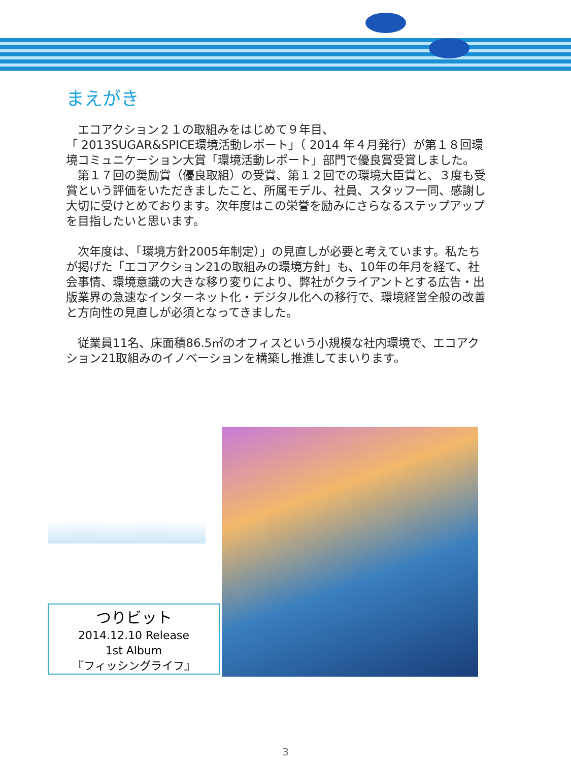まえがき
　エコアクション２１の取組みをはじめて９年目、
「 2013SUGAR&SPICE環境活動レポート」（ 2014 年４月発行）が第１８回環境コミュニケーション大賞「環境活動レポート」部門で優良賞受賞しました。
　第１７回の奨励賞（優良取組）の受賞、第１２回での環境大臣賞と、３度も受賞という評価をいただきましたこと、所属モデル、社員、スタッフ一同、感謝し大切に受けとめております。次年度はこの栄誉を励みにさらなるステップアップを目指したいと思います。
　次年度は、「環境方針2005年制定）」の見直しが必要と考えています。私たちが掲げた「エコアクション21の取組みの環境方針」も、10年の年月を経て、社会事情、環境意識の大きな移り変りにより、弊社がクライアントとする広告・出版業界の急速なインターネット化・デジタル化への移行で、環境経営全般の改善と方向性の見直しが必須となってきました。
　従業員11名、床面積86.5㎡のオフィスという小規模な社内環境で、エコアクション21取組みのイノベーションを構築し推進してまいります。
つりビット
2014.12.10 Release
1st Album
『フィッシングライフ』
3